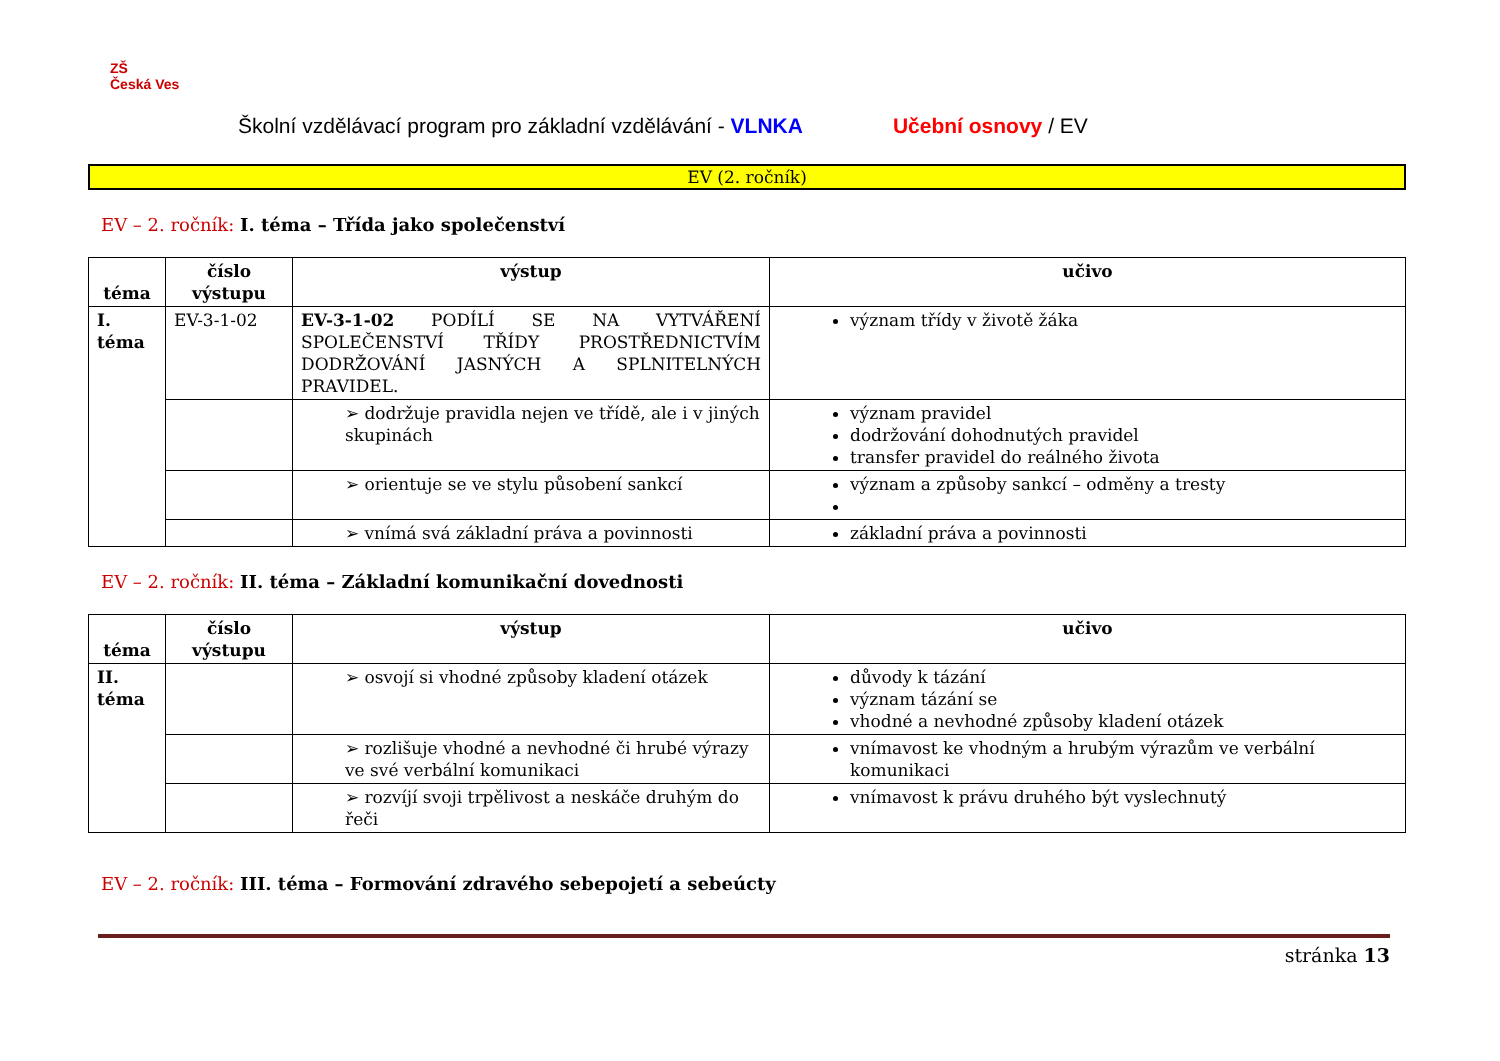ZŠ
Česká Ves
Školní vzdělávací program pro základní vzdělávání - VLNKA Učební osnovy / EV
EV (2. ročník)
EV – 2. ročník: I. téma – Třída jako společenství
| téma | číslo výstupu | výstup | učivo |
| --- | --- | --- | --- |
| I. téma | EV-3-1-02 | EV-3-1-02 PODÍLÍ SE NA VYTVÁŘENÍ SPOLEČENSTVÍ TŘÍDY PROSTŘEDNICTVÍM DODRŽOVÁNÍ JASNÝCH A SPLNITELNÝCH PRAVIDEL. | význam třídy v životě žáka |
| | | ➢ dodržuje pravidla nejen ve třídě, ale i v jiných skupinách | význam pravidel dodržování dohodnutých pravidel transfer pravidel do reálného života |
| | | ➢ orientuje se ve stylu působení sankcí | význam a způsoby sankcí – odměny a tresty |
| | | ➢ vnímá svá základní práva a povinnosti | základní práva a povinnosti |
EV – 2. ročník: II. téma – Základní komunikační dovednosti
| téma | číslo výstupu | výstup | učivo |
| --- | --- | --- | --- |
| II. téma | | ➢ osvojí si vhodné způsoby kladení otázek | důvody k tázání význam tázání se vhodné a nevhodné způsoby kladení otázek |
| | | ➢ rozlišuje vhodné a nevhodné či hrubé výrazy ve své verbální komunikaci | vnímavost ke vhodným a hrubým výrazům ve verbální komunikaci |
| | | ➢ rozvíjí svoji trpělivost a neskáče druhým do řeči | vnímavost k právu druhého být vyslechnutý |
EV – 2. ročník: III. téma – Formování zdravého sebepojetí a sebeúcty
stránka 13